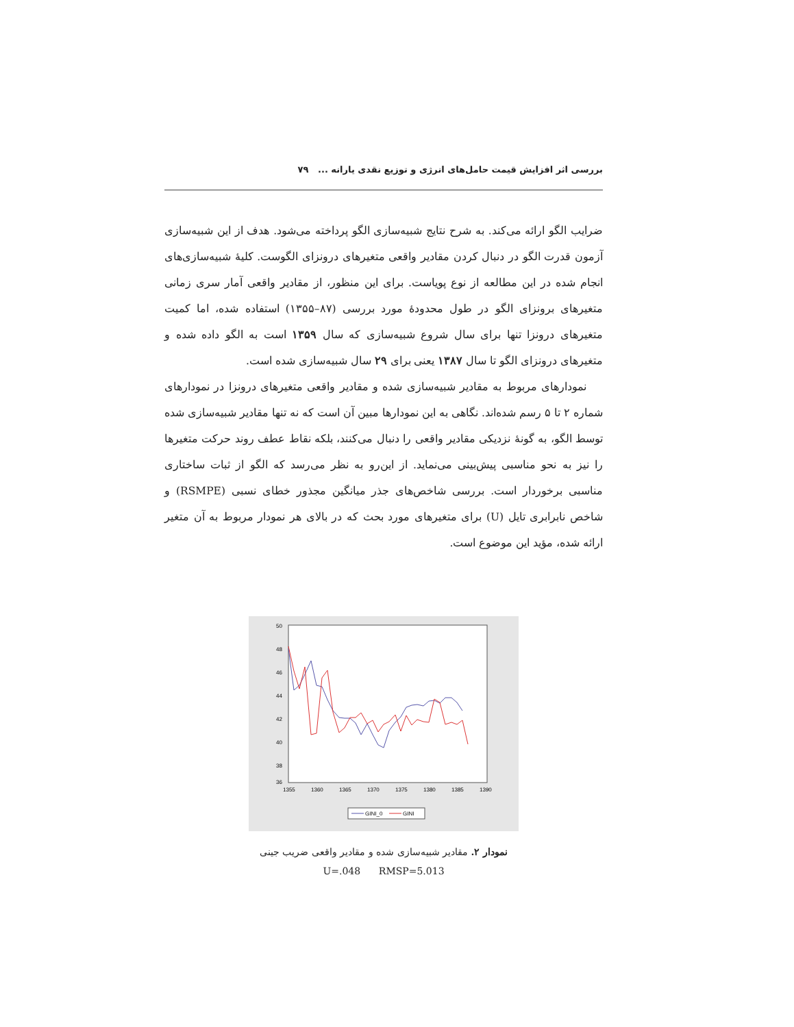بررسی اثر افزایش قیمت حامل‌های انرژی و توزیع نقدی یارانه ... ۷۹
ضرایب الگو ارائه می‌کند. به شرح نتایج شبیه‌سازی الگو پرداخته می‌شود. هدف از این شبیه‌سازی آزمون قدرت الگو در دنبال کردن مقادیر واقعی متغیرهای درونزای الگوست. کلیهٔ شبیه‌سازی‌های انجام شده در این مطالعه از نوع پویاست. برای این منظور، از مقادیر واقعی آمار سری زمانی متغیرهای برونزای الگو در طول محدودهٔ مورد بررسی (۸۷–۱۳۵۵) استفاده شده، اما کمیت متغیرهای درونزا تنها برای سال شروع شبیه‌سازی که سال ۱۳۵۹ است به الگو داده شده و متغیرهای درونزای الگو تا سال ۱۳۸۷ یعنی برای ۲۹ سال شبیه‌سازی شده است.
نمودارهای مربوط به مقادیر شبیه‌سازی شده و مقادیر واقعی متغیرهای درونزا در نمودارهای شماره ۲ تا ۵ رسم شده‌اند. نگاهی به این نمودارها مبین آن است که نه تنها مقادیر شبیه‌سازی شده توسط الگو، به گونهٔ نزدیکی مقادیر واقعی را دنبال می‌کنند، بلکه نقاط عطف روند حرکت متغیرها را نیز به نحو مناسبی پیش‌بینی می‌نماید. از این‌رو به نظر می‌رسد که الگو از ثبات ساختاری مناسبی برخوردار است. بررسی شاخص‌های جذر میانگین مجذور خطای نسبی (RSMPE) و شاخص نابرابری تایل (U) برای متغیرهای مورد بحث که در بالای هر نمودار مربوط به آن متغیر ارائه شده، مؤید این موضوع است.
50
48
46
44
42
40
38
36
1355
1360
1365
1370
1375
1380
1385
1390
GINI_0
GINI
نمودار ۲. مقادیر شبیه‌سازی شده و مقادیر واقعی ضریب جینی
U=.048 RMSP=5.013